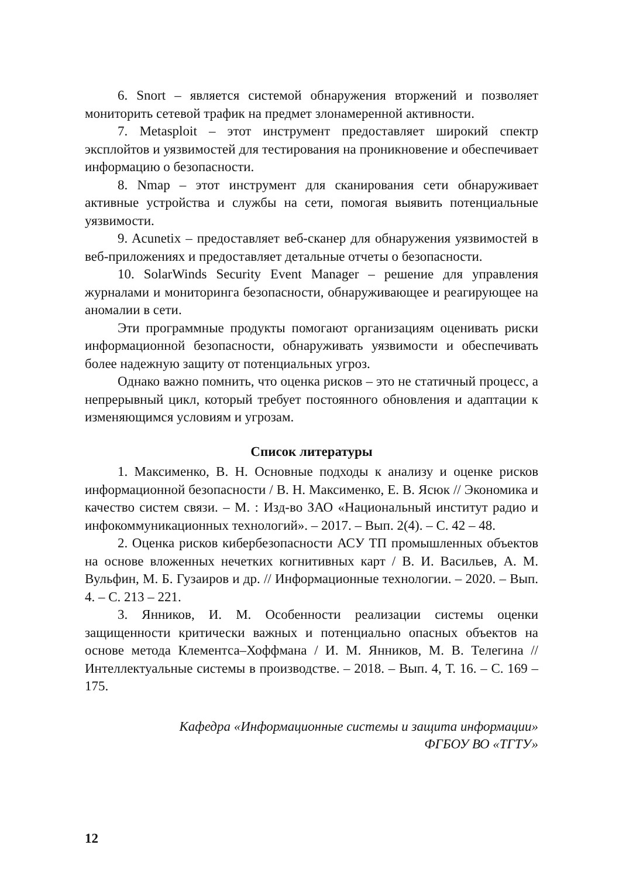6. Snort – является системой обнаружения вторжений и позволяет мониторить сетевой трафик на предмет злонамеренной активности.
7. Metasploit – этот инструмент предоставляет широкий спектр эксплойтов и уязвимостей для тестирования на проникновение и обеспечивает информацию о безопасности.
8. Nmap – этот инструмент для сканирования сети обнаруживает активные устройства и службы на сети, помогая выявить потенциальные уязвимости.
9. Acunetix – предоставляет веб-сканер для обнаружения уязвимостей в веб-приложениях и предоставляет детальные отчеты о безопасности.
10. SolarWinds Security Event Manager – решение для управления журналами и мониторинга безопасности, обнаруживающее и реагирующее на аномалии в сети.
Эти программные продукты помогают организациям оценивать риски информационной безопасности, обнаруживать уязвимости и обеспечивать более надежную защиту от потенциальных угроз.
Однако важно помнить, что оценка рисков – это не статичный процесс, а непрерывный цикл, который требует постоянного обновления и адаптации к изменяющимся условиям и угрозам.
Список литературы
1. Максименко, В. Н. Основные подходы к анализу и оценке рисков информационной безопасности / В. Н. Максименко, Е. В. Ясюк // Экономика и качество систем связи. – М. : Изд-во ЗАО «Национальный институт радио и инфокоммуникационных технологий». – 2017. – Вып. 2(4). – С. 42 – 48.
2. Оценка рисков кибербезопасности АСУ ТП промышленных объектов на основе вложенных нечетких когнитивных карт / В. И. Васильев, А. М. Вульфин, М. Б. Гузаиров и др. // Информационные технологии. – 2020. – Вып. 4. – С. 213 – 221.
3. Янников, И. М. Особенности реализации системы оценки защищенности критически важных и потенциально опасных объектов на основе метода Клементса–Хоффмана / И. М. Янников, М. В. Телегина // Интеллектуальные системы в производстве. – 2018. – Вып. 4, Т. 16. – С. 169 – 175.
Кафедра «Информационные системы и защита информации»
ФГБОУ ВО «ТГТУ»
12